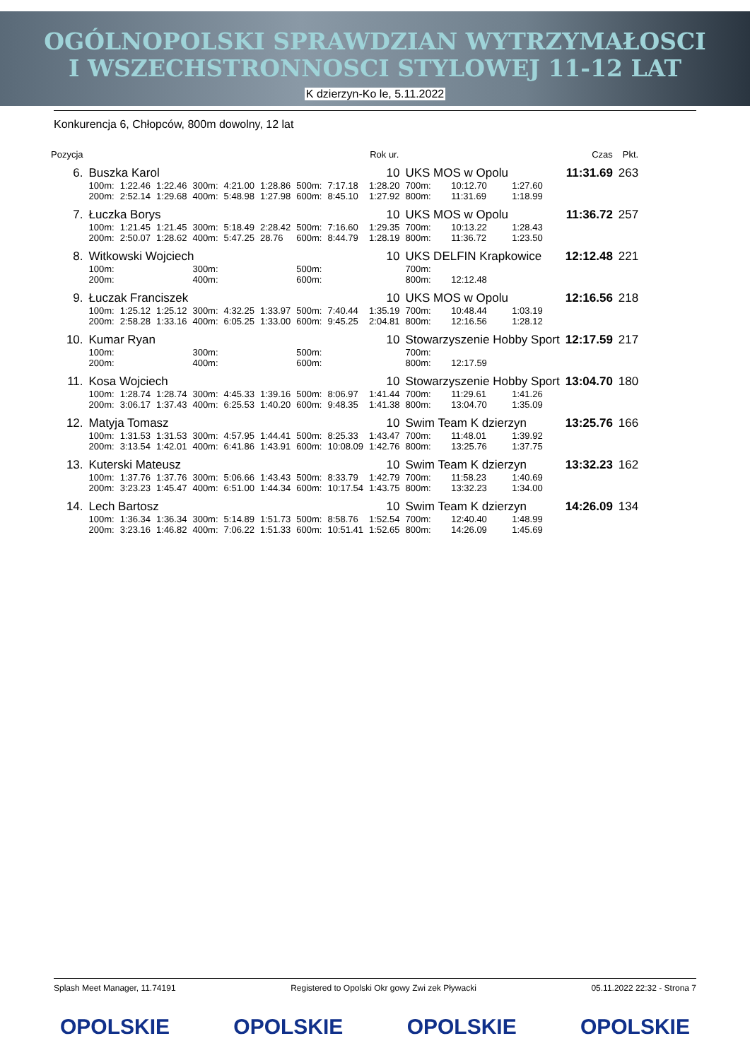OGÓLNOPOLSKI SPRAWDZIAN WYTRZYMAŁOSCI
I WSZECHSTRONNOSCI STYLOWEJ 11-12 LAT
K dzierzyn-Ko le, 5.11.2022
Konkurencja 6, Chłopców, 800m dowolny, 12 lat
| Pozycja | | | | | | | | | Rok ur. | | | | Czas | Pkt. |
| --- | --- | --- | --- | --- | --- | --- | --- | --- | --- | --- | --- | --- | --- | --- |
| 6. | Buszka Karol | | | | | | | | 10 | UKS MOS w Opolu | | | 11:31.69 | 263 |
| | 100m: | 1:22.46 | 1:22.46 | 300m: | 4:21.00 | 1:28.86 | 500m: | 7:17.18 | 1:28.20 | 700m: | 10:12.70 | 1:27.60 | | |
| | 200m: | 2:52.14 | 1:29.68 | 400m: | 5:48.98 | 1:27.98 | 600m: | 8:45.10 | 1:27.92 | 800m: | 11:31.69 | 1:18.99 | | |
| 7. | Łuczka Borys | | | | | | | | 10 | UKS MOS w Opolu | | | 11:36.72 | 257 |
| | 100m: | 1:21.45 | 1:21.45 | 300m: | 5:18.49 | 2:28.42 | 500m: | 7:16.60 | 1:29.35 | 700m: | 10:13.22 | 1:28.43 | | |
| | 200m: | 2:50.07 | 1:28.62 | 400m: | 5:47.25 | 28.76 | 600m: | 8:44.79 | 1:28.19 | 800m: | 11:36.72 | 1:23.50 | | |
| 8. | Witkowski Wojciech | | | | | | | | 10 | UKS DELFIN Krapkowice | | | 12:12.48 | 221 |
| | 100m: | | | 300m: | | | 500m: | | | 700m: | | | | |
| | 200m: | | | 400m: | | | 600m: | | | 800m: | 12:12.48 | | | |
| 9. | Łuczak Franciszek | | | | | | | | 10 | UKS MOS w Opolu | | | 12:16.56 | 218 |
| | 100m: | 1:25.12 | 1:25.12 | 300m: | 4:32.25 | 1:33.97 | 500m: | 7:40.44 | 1:35.19 | 700m: | 10:48.44 | 1:03.19 | | |
| | 200m: | 2:58.28 | 1:33.16 | 400m: | 6:05.25 | 1:33.00 | 600m: | 9:45.25 | 2:04.81 | 800m: | 12:16.56 | 1:28.12 | | |
| 10. | Kumar Ryan | | | | | | | | 10 | Stowarzyszenie Hobby Sport | | | 12:17.59 | 217 |
| | 100m: | | | 300m: | | | 500m: | | | 700m: | | | | |
| | 200m: | | | 400m: | | | 600m: | | | 800m: | 12:17.59 | | | |
| 11. | Kosa Wojciech | | | | | | | | 10 | Stowarzyszenie Hobby Sport | | | 13:04.70 | 180 |
| | 100m: | 1:28.74 | 1:28.74 | 300m: | 4:45.33 | 1:39.16 | 500m: | 8:06.97 | 1:41.44 | 700m: | 11:29.61 | 1:41.26 | | |
| | 200m: | 3:06.17 | 1:37.43 | 400m: | 6:25.53 | 1:40.20 | 600m: | 9:48.35 | 1:41.38 | 800m: | 13:04.70 | 1:35.09 | | |
| 12. | Matyja Tomasz | | | | | | | | 10 | Swim Team K dzierzyn | | | 13:25.76 | 166 |
| | 100m: | 1:31.53 | 1:31.53 | 300m: | 4:57.95 | 1:44.41 | 500m: | 8:25.33 | 1:43.47 | 700m: | 11:48.01 | 1:39.92 | | |
| | 200m: | 3:13.54 | 1:42.01 | 400m: | 6:41.86 | 1:43.91 | 600m: | 10:08.09 | 1:42.76 | 800m: | 13:25.76 | 1:37.75 | | |
| 13. | Kuterski Mateusz | | | | | | | | 10 | Swim Team K dzierzyn | | | 13:32.23 | 162 |
| | 100m: | 1:37.76 | 1:37.76 | 300m: | 5:06.66 | 1:43.43 | 500m: | 8:33.79 | 1:42.79 | 700m: | 11:58.23 | 1:40.69 | | |
| | 200m: | 3:23.23 | 1:45.47 | 400m: | 6:51.00 | 1:44.34 | 600m: | 10:17.54 | 1:43.75 | 800m: | 13:32.23 | 1:34.00 | | |
| 14. | Lech Bartosz | | | | | | | | 10 | Swim Team K dzierzyn | | | 14:26.09 | 134 |
| | 100m: | 1:36.34 | 1:36.34 | 300m: | 5:14.89 | 1:51.73 | 500m: | 8:58.76 | 1:52.54 | 700m: | 12:40.40 | 1:48.99 | | |
| | 200m: | 3:23.16 | 1:46.82 | 400m: | 7:06.22 | 1:51.33 | 600m: | 10:51.41 | 1:52.65 | 800m: | 14:26.09 | 1:45.69 | | |
Splash Meet Manager, 11.74191 Registered to Opolski Okr gowy Zwi zek Pływacki 05.11.2022 22:32 - Strona 7
OPOLSKIE OPOLSKIE OPOLSKIE OPOLSKIE